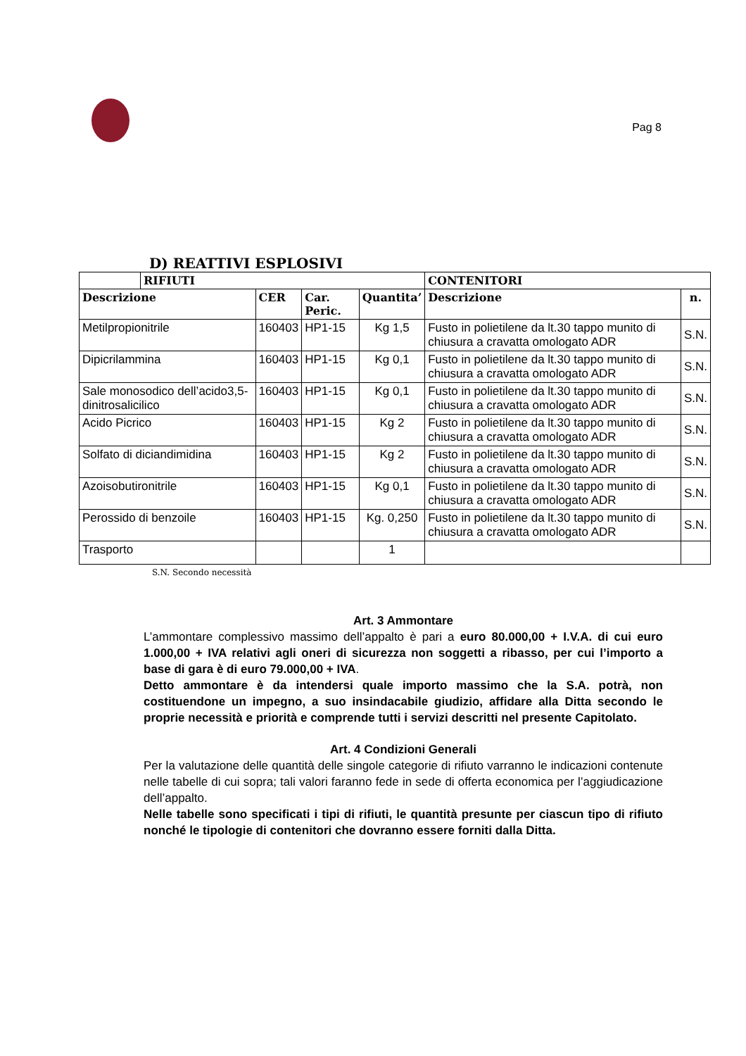Pag 8
D) REATTIVI ESPLOSIVI
| | RIFIUTI | | | | CONTENITORI | |
| --- | --- | --- | --- | --- | --- | --- |
| Descrizione | | CER | Car. Peric. | Quantita’ | Descrizione | n. |
| Metilpropionitrile | | 160403 | HP1-15 | Kg 1,5 | Fusto in polietilene da lt.30 tappo munito di chiusura a cravatta omologato ADR | S.N. |
| Dipicrilammina | | 160403 | HP1-15 | Kg 0,1 | Fusto in polietilene da lt.30 tappo munito di chiusura a cravatta omologato ADR | S.N. |
| Sale monosodico dell’acido3,5-dinitrosalicilico | | 160403 | HP1-15 | Kg 0,1 | Fusto in polietilene da lt.30 tappo munito di chiusura a cravatta omologato ADR | S.N. |
| Acido Picrico | | 160403 | HP1-15 | Kg 2 | Fusto in polietilene da lt.30 tappo munito di chiusura a cravatta omologato ADR | S.N. |
| Solfato di diciandimidina | | 160403 | HP1-15 | Kg 2 | Fusto in polietilene da lt.30 tappo munito di chiusura a cravatta omologato ADR | S.N. |
| Azoisobutironitrile | | 160403 | HP1-15 | Kg 0,1 | Fusto in polietilene da lt.30 tappo munito di chiusura a cravatta omologato ADR | S.N. |
| Perossido di benzoile | | 160403 | HP1-15 | Kg. 0,250 | Fusto in polietilene da lt.30 tappo munito di chiusura a cravatta omologato ADR | S.N. |
| Trasporto | | | | 1 | | |
S.N. Secondo necessità
Art. 3 Ammontare
L’ammontare complessivo massimo dell’appalto è pari a euro 80.000,00 + I.V.A. di cui euro 1.000,00 + IVA relativi agli oneri di sicurezza non soggetti a ribasso, per cui l’importo a base di gara è di euro 79.000,00 + IVA.
Detto ammontare è da intendersi quale importo massimo che la S.A. potrà, non costituendone un impegno, a suo insindacabile giudizio, affidare alla Ditta secondo le proprie necessità e priorità e comprende tutti i servizi descritti nel presente Capitolato.
Art. 4 Condizioni Generali
Per la valutazione delle quantità delle singole categorie di rifiuto varranno le indicazioni contenute nelle tabelle di cui sopra; tali valori faranno fede in sede di offerta economica per l’aggiudicazione dell’appalto.
Nelle tabelle sono specificati i tipi di rifiuti, le quantità presunte per ciascun tipo di rifiuto nonché le tipologie di contenitori che dovranno essere forniti dalla Ditta.